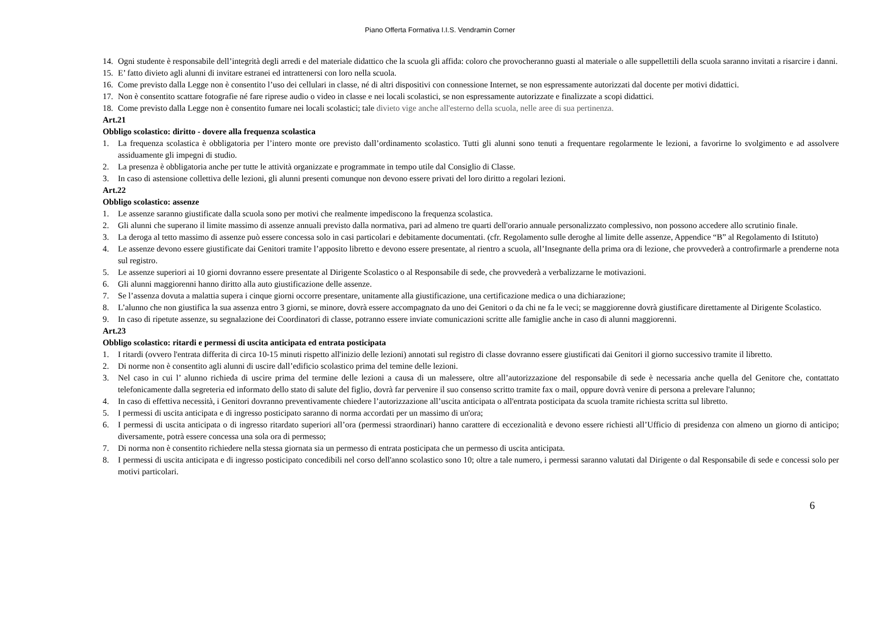Piano Offerta Formativa I.I.S. Vendramin Corner
14. Ogni studente è responsabile dell’integrità degli arredi e del materiale didattico che la scuola gli affida: coloro che provocheranno guasti al materiale o alle suppellettili della scuola saranno invitati a risarcire i danni.
15. E’ fatto divieto agli alunni di invitare estranei ed intrattenersi con loro nella scuola.
16. Come previsto dalla Legge non è consentito l’uso dei cellulari in classe, né di altri dispositivi con connessione Internet, se non espressamente autorizzati dal docente per motivi didattici.
17. Non è consentito scattare fotografie né fare riprese audio o video in classe e nei locali scolastici, se non espressamente autorizzate e finalizzate a scopi didattici.
18. Come previsto dalla Legge non è consentito fumare nei locali scolastici; tale divieto vige anche all'esterno della scuola, nelle aree di sua pertinenza.
Art.21
Obbligo scolastico: diritto - dovere alla frequenza scolastica
1. La frequenza scolastica è obbligatoria per l’intero monte ore previsto dall’ordinamento scolastico. Tutti gli alunni sono tenuti a frequentare regolarmente le lezioni, a favorirne lo svolgimento e ad assolvere assiduamente gli impegni di studio.
2. La presenza è obbligatoria anche per tutte le attività organizzate e programmate in tempo utile dal Consiglio di Classe.
3. In caso di astensione collettiva delle lezioni, gli alunni presenti comunque non devono essere privati del loro diritto a regolari lezioni.
Art.22
Obbligo scolastico: assenze
1. Le assenze saranno giustificate dalla scuola sono per motivi che realmente impediscono la frequenza scolastica.
2. Gli alunni che superano il limite massimo di assenze annuali previsto dalla normativa, pari ad almeno tre quarti dell'orario annuale personalizzato complessivo, non possono accedere allo scrutinio finale.
3. La deroga al tetto massimo di assenze può essere concessa solo in casi particolari e debitamente documentati. (cfr. Regolamento sulle deroghe al limite delle assenze, Appendice “B” al Regolamento di Istituto)
4. Le assenze devono essere giustificate dai Genitori tramite l’apposito libretto e devono essere presentate, al rientro a scuola, all’Insegnante della prima ora di lezione, che provvederà a controfirmarle a prenderne nota sul registro.
5. Le assenze superiori ai 10 giorni dovranno essere presentate al Dirigente Scolastico o al Responsabile di sede, che provvederà a verbalizzarne le motivazioni.
6. Gli alunni maggiorenni hanno diritto alla auto giustificazione delle assenze.
7. Se l’assenza dovuta a malattia supera i cinque giorni occorre presentare, unitamente alla giustificazione, una certificazione medica o una dichiarazione;
8. L’alunno che non giustifica la sua assenza entro 3 giorni, se minore, dovrà essere accompagnato da uno dei Genitori o da chi ne fa le veci; se maggiorenne dovrà giustificare direttamente al Dirigente Scolastico.
9. In caso di ripetute assenze, su segnalazione dei Coordinatori di classe, potranno essere inviate comunicazioni scritte alle famiglie anche in caso di alunni maggiorenni.
Art.23
Obbligo scolastico: ritardi e permessi di uscita anticipata ed entrata posticipata
1. I ritardi (ovvero l'entrata differita di circa 10-15 minuti rispetto all'inizio delle lezioni) annotati sul registro di classe dovranno essere giustificati dai Genitori il giorno successivo tramite il libretto.
2. Di norme non è consentito agli alunni di uscire dall’edificio scolastico prima del temine delle lezioni.
3. Nel caso in cui l’ alunno richieda di uscire prima del termine delle lezioni a causa di un malessere, oltre all’autorizzazione del responsabile di sede è necessaria anche quella del Genitore che, contattato telefonicamente dalla segreteria ed informato dello stato di salute del figlio, dovrà far pervenire il suo consenso scritto tramite fax o mail, oppure dovrà venire di persona a prelevare l'alunno;
4. In caso di effettiva necessità, i Genitori dovranno preventivamente chiedere l’autorizzazione all’uscita anticipata o all'entrata posticipata da scuola tramite richiesta scritta sul libretto.
5. I permessi di uscita anticipata e di ingresso posticipato saranno di norma accordati per un massimo di un'ora;
6. I permessi di uscita anticipata o di ingresso ritardato superiori all’ora (permessi straordinari) hanno carattere di eccezionalità e devono essere richiesti all’Ufficio di presidenza con almeno un giorno di anticipo; diversamente, potrà essere concessa una sola ora di permesso;
7. Di norma non è consentito richiedere nella stessa giornata sia un permesso di entrata posticipata che un permesso di uscita anticipata.
8. I permessi di uscita anticipata e di ingresso posticipato concedibili nel corso dell'anno scolastico sono 10; oltre a tale numero, i permessi saranno valutati dal Dirigente o dal Responsabile di sede e concessi solo per motivi particolari.
6